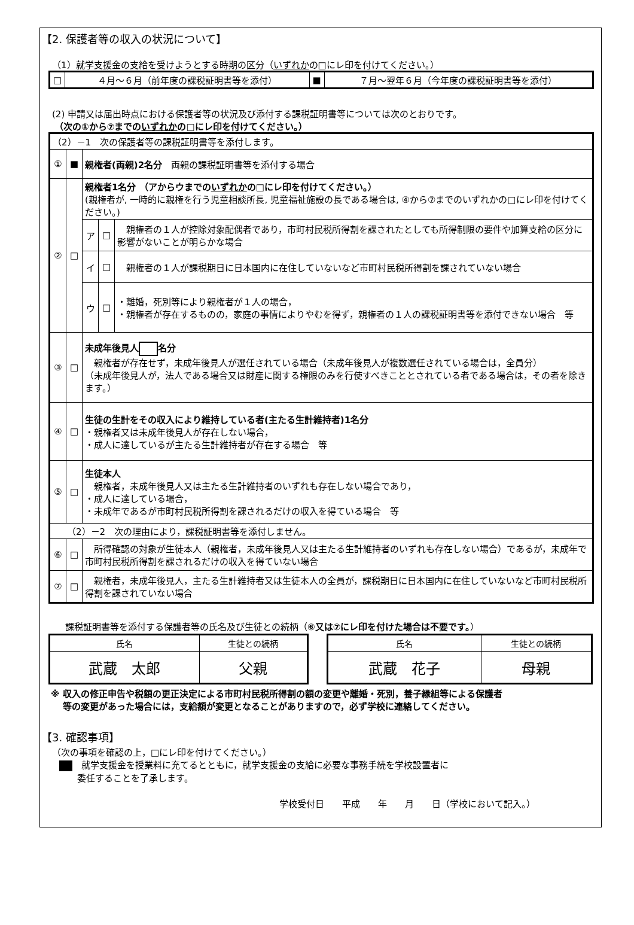【2. 保護者等の収入の状況について】
（1）就学支援金の支給を受けようとする時期の区分（いずれかの□にレ印を付けてください。）
| □ | ４月～６月（前年度の課税証明書等を添付） | ■ | ７月～翌年６月（今年度の課税証明書等を添付） |
(2) 申請又は届出時点における保護者等の状況及び添付する課税証明書等については次のとおりです。
（次の①から⑦までのいずれかの□にレ印を付けてください。）
| （2）－1 次の保護者等の課税証明書等を添付します。 | | | | |
| ① | ■ | 親権者(両親)2名分 両親の課税証明書等を添付する場合 | | |
| ② | □ | 親権者1名分 （アからウまでの いずれか の□にレ印を付けてください。） (親権者が, 一時的に親権を行う児童相談所長, 児童福祉施設の長である場合は, ④から⑦までのいずれかの□にレ印を付けてください。) | | |
| | | ア | □ | 親権者の１人が控除対象配偶者であり，市町村民税所得割を課されたとしても所得制限の要件や加算支給の区分に影響がないことが明らかな場合 |
| | | イ | □ | 親権者の１人が課税期日に日本国内に在住していないなど市町村民税所得割を課されていない場合 |
| | | ウ | □ | ・離婚，死別等により親権者が１人の場合， ・親権者が存在するものの，家庭の事情によりやむを得ず，親権者の１人の課税証明書等を添付できない場合 等 |
| ③ | □ | 未成年後見人 名分 親権者が存在せず，未成年後見人が選任されている場合（未成年後見人が複数選任されている場合は，全員分） （未成年後見人が，法人である場合又は財産に関する権限のみを行使すべきこととされている者である場合は，その者を除きます。） | | |
| ④ | □ | 生徒の生計をその収入により維持している者(主たる生計維持者)1名分 ・親権者又は未成年後見人が存在しない場合， ・成人に達しているが主たる生計維持者が存在する場合 等 | | |
| ⑤ | □ | 生徒本人 親権者，未成年後見人又は主たる生計維持者のいずれも存在しない場合であり， ・成人に達している場合， ・未成年であるが市町村民税所得割を課されるだけの収入を得ている場合 等 | | |
| （2）－2 次の理由により，課税証明書等を添付しません。 | | | | |
| ⑥ | □ | 所得確認の対象が生徒本人（親権者，未成年後見人又は主たる生計維持者のいずれも存在しない場合）であるが，未成年で市町村民税所得割を課されるだけの収入を得ていない場合 | | |
| ⑦ | □ | 親権者，未成年後見人，主たる生計維持者又は生徒本人の全員が，課税期日に日本国内に在住していないなど市町村民税所得割を課されていない場合 | | |
課税証明書等を添付する保護者等の氏名及び生徒との続柄（⑥又は⑦にレ印を付けた場合は不要です。）
| 氏名 | 生徒との続柄 |
| 武蔵 太郎 | 父親 |
| 氏名 | 生徒との続柄 |
| 武蔵 花子 | 母親 |
※ 収入の修正申告や税額の更正決定による市町村民税所得割の額の変更や離婚・死別，養子縁組等による保護者
　 等の変更があった場合には，支給額が変更となることがありますので，必ず学校に連絡してください。
【3. 確認事項】
（次の事項を確認の上，□にレ印を付けてください。）
　就学支援金を授業料に充てるとともに，就学支援金の支給に必要な事務手続を学校設置者に
　　委任することを了承します。
学校受付日　　平成　　年　　月　　日（学校において記入。）